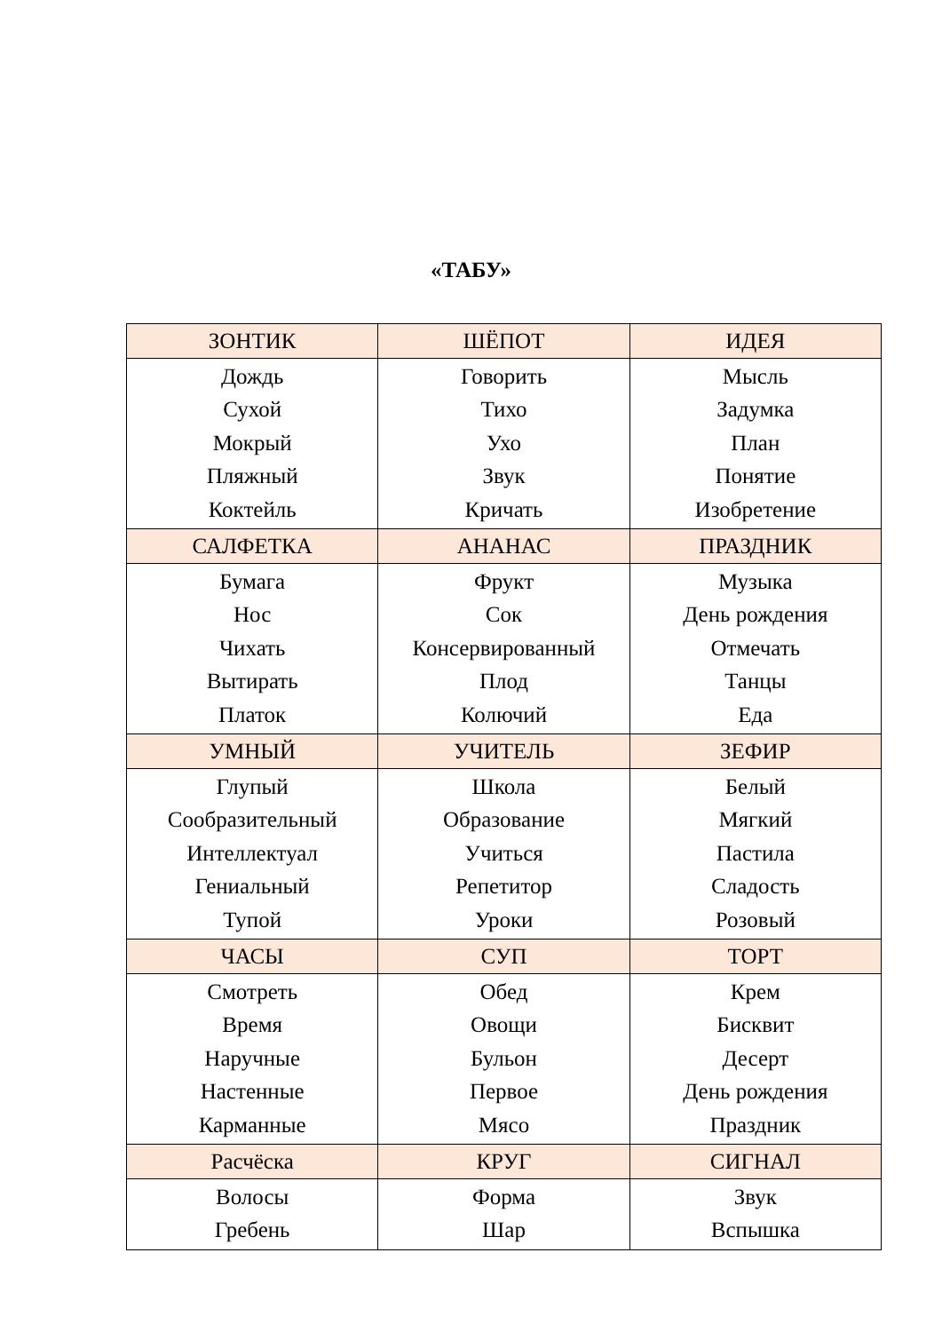«ТАБУ»
| ЗОНТИК | ШЁПОТ | ИДЕЯ |
| --- | --- | --- |
| Дождь Сухой Мокрый Пляжный Коктейль | Говорить Тихо Ухо Звук Кричать | Мысль Задумка План Понятие Изобретение |
| САЛФЕТКА | АНАНАС | ПРАЗДНИК |
| Бумага Нос Чихать Вытирать Платок | Фрукт Сок Консервированный Плод Колючий | Музыка День рождения Отмечать Танцы Еда |
| УМНЫЙ | УЧИТЕЛЬ | ЗЕФИР |
| Глупый Сообразительный Интеллектуал Гениальный Тупой | Школа Образование Учиться Репетитор Уроки | Белый Мягкий Пастила Сладость Розовый |
| ЧАСЫ | СУП | ТОРТ |
| Смотреть Время Наручные Настенные Карманные | Обед Овощи Бульон Первое Мясо | Крем Бисквит Десерт День рождения Праздник |
| Расчёска | КРУГ | СИГНАЛ |
| Волосы Гребень | Форма Шар | Звук Вспышка |